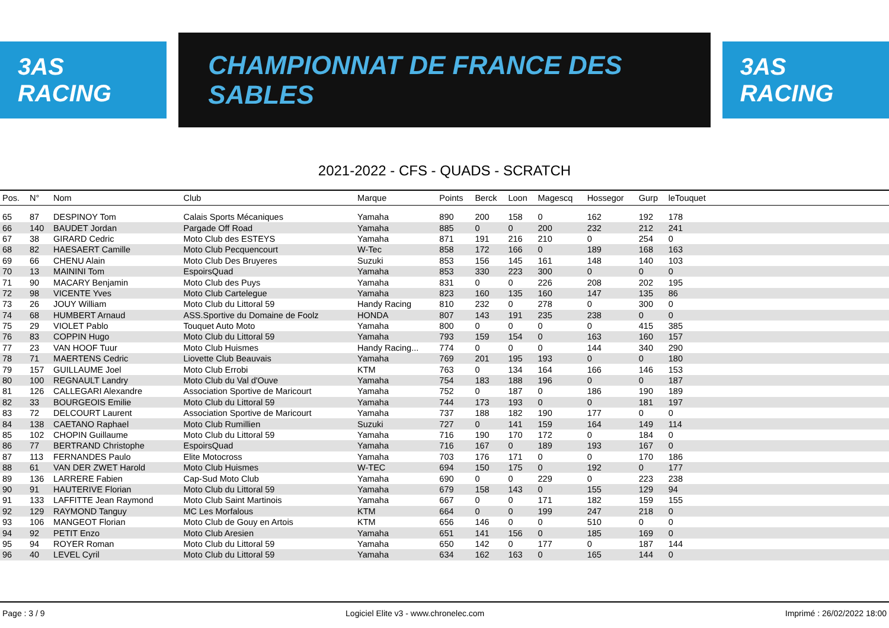3AS RACING
CHAMPIONNAT DE FRANCE DES SABLES
3AS RACING
2021-2022 - CFS - QUADS - SCRATCH
| Pos. | N° | Nom | Club | Marque | Points | Berck | Loon | Magescq | Hossegor | Gurp | leTouquet | |
| --- | --- | --- | --- | --- | --- | --- | --- | --- | --- | --- | --- | --- |
| 65 | 87 | DESPINOY Tom | Calais Sports Mécaniques | Yamaha | 890 | 200 | 158 | 0 | 162 | 192 | 178 | |
| 66 | 140 | BAUDET Jordan | Pargade Off Road | Yamaha | 885 | 0 | 0 | 200 | 232 | 212 | 241 | |
| 67 | 38 | GIRARD Cedric | Moto Club des ESTEYS | Yamaha | 871 | 191 | 216 | 210 | 0 | 254 | 0 | |
| 68 | 82 | HAESAERT Camille | Moto Club Pecquencourt | W-Tec | 858 | 172 | 166 | 0 | 189 | 168 | 163 | |
| 69 | 66 | CHENU Alain | Moto Club Des Bruyeres | Suzuki | 853 | 156 | 145 | 161 | 148 | 140 | 103 | |
| 70 | 13 | MAININI Tom | EspoirsQuad | Yamaha | 853 | 330 | 223 | 300 | 0 | 0 | 0 | |
| 71 | 90 | MACARY Benjamin | Moto Club des Puys | Yamaha | 831 | 0 | 0 | 226 | 208 | 202 | 195 | |
| 72 | 98 | VICENTE Yves | Moto Club Cartelegue | Yamaha | 823 | 160 | 135 | 160 | 147 | 135 | 86 | |
| 73 | 26 | JOUY William | Moto Club du Littoral 59 | Handy Racing | 810 | 232 | 0 | 278 | 0 | 300 | 0 | |
| 74 | 68 | HUMBERT Arnaud | ASS.Sportive du Domaine de Foolz | HONDA | 807 | 143 | 191 | 235 | 238 | 0 | 0 | |
| 75 | 29 | VIOLET Pablo | Touquet Auto Moto | Yamaha | 800 | 0 | 0 | 0 | 0 | 415 | 385 | |
| 76 | 83 | COPPIN Hugo | Moto Club du Littoral 59 | Yamaha | 793 | 159 | 154 | 0 | 163 | 160 | 157 | |
| 77 | 23 | VAN HOOF Tuur | Moto Club Huismes | Handy Racing... | 774 | 0 | 0 | 0 | 144 | 340 | 290 | |
| 78 | 71 | MAERTENS Cedric | Liovette Club Beauvais | Yamaha | 769 | 201 | 195 | 193 | 0 | 0 | 180 | |
| 79 | 157 | GUILLAUME Joel | Moto Club Errobi | KTM | 763 | 0 | 134 | 164 | 166 | 146 | 153 | |
| 80 | 100 | REGNAULT Landry | Moto Club du Val d'Ouve | Yamaha | 754 | 183 | 188 | 196 | 0 | 0 | 187 | |
| 81 | 126 | CALLEGARI Alexandre | Association Sportive de Maricourt | Yamaha | 752 | 0 | 187 | 0 | 186 | 190 | 189 | |
| 82 | 33 | BOURGEOIS Emilie | Moto Club du Littoral 59 | Yamaha | 744 | 173 | 193 | 0 | 0 | 181 | 197 | |
| 83 | 72 | DELCOURT Laurent | Association Sportive de Maricourt | Yamaha | 737 | 188 | 182 | 190 | 177 | 0 | 0 | |
| 84 | 138 | CAETANO Raphael | Moto Club Rumillien | Suzuki | 727 | 0 | 141 | 159 | 164 | 149 | 114 | |
| 85 | 102 | CHOPIN Guillaume | Moto Club du Littoral 59 | Yamaha | 716 | 190 | 170 | 172 | 0 | 184 | 0 | |
| 86 | 77 | BERTRAND Christophe | EspoirsQuad | Yamaha | 716 | 167 | 0 | 189 | 193 | 167 | 0 | |
| 87 | 113 | FERNANDES Paulo | Elite Motocross | Yamaha | 703 | 176 | 171 | 0 | 0 | 170 | 186 | |
| 88 | 61 | VAN DER ZWET Harold | Moto Club Huismes | W-TEC | 694 | 150 | 175 | 0 | 192 | 0 | 177 | |
| 89 | 136 | LARRERE Fabien | Cap-Sud Moto Club | Yamaha | 690 | 0 | 0 | 229 | 0 | 223 | 238 | |
| 90 | 91 | HAUTERIVE Florian | Moto Club du Littoral 59 | Yamaha | 679 | 158 | 143 | 0 | 155 | 129 | 94 | |
| 91 | 133 | LAFFITTE Jean Raymond | Moto Club Saint Martinois | Yamaha | 667 | 0 | 0 | 171 | 182 | 159 | 155 | |
| 92 | 129 | RAYMOND Tanguy | MC Les Morfalous | KTM | 664 | 0 | 0 | 199 | 247 | 218 | 0 | |
| 93 | 106 | MANGEOT Florian | Moto Club de Gouy en Artois | KTM | 656 | 146 | 0 | 0 | 510 | 0 | 0 | |
| 94 | 92 | PETIT Enzo | Moto Club Aresien | Yamaha | 651 | 141 | 156 | 0 | 185 | 169 | 0 | |
| 95 | 94 | ROYER Roman | Moto Club du Littoral 59 | Yamaha | 650 | 142 | 0 | 177 | 0 | 187 | 144 | |
| 96 | 40 | LEVEL Cyril | Moto Club du Littoral 59 | Yamaha | 634 | 162 | 163 | 0 | 165 | 144 | 0 | |
Page : 3 / 9 Logiciel Elite v3 - www.chronelec.com Imprimé : 26/02/2022 18:00